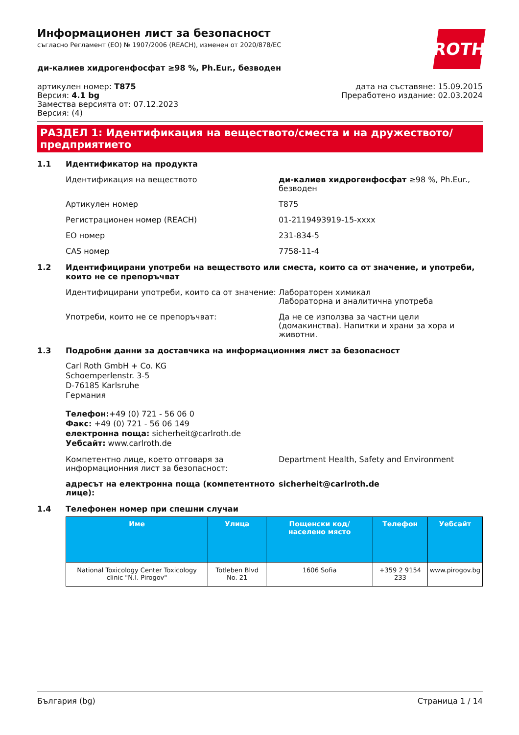ROTH
Информационен лист за безопасност
съгласно Регламент (ЕО) № 1907/2006 (REACH), изменен от 2020/878/ЕС
ди-калиев хидрогенфосфат ≥98 %, Ph.Eur., безводен
артикулен номер: T875
Версия: 4.1 bg
Замества версията от: 07.12.2023
Версия: (4)
дата на съставяне: 15.09.2015
Преработено издание: 02.03.2024
РАЗДЕЛ 1: Идентификация на веществото/сместа и на дружеството/ предприятието
1.1 Идентификатор на продукта
Идентификация на веществото ди-калиев хидрогенфосфат ≥98 %, Ph.Eur., безводен
Артикулен номер T875
Регистрационен номер (REACH) 01-2119493919-15-xxxx
ЕО номер 231-834-5
CAS номер 7758-11-4
1.2 Идентифицирани употреби на веществото или сместа, които са от значение, и употреби, които не се препоръчват
Идентифицирани употреби, които са от значение:
Лабораторен химикал
Лабораторна и аналитична употреба
Употреби, които не се препоръчват: Да не се използва за частни цели (домакинства). Напитки и храни за хора и животни.
1.3 Подробни данни за доставчика на информационния лист за безопасност
Carl Roth GmbH + Co. KG
Schoemperlenstr. 3-5
D-76185 Karlsruhe
Германия
Телефон:+49 (0) 721 - 56 06 0
Факс: +49 (0) 721 - 56 06 149
електронна поща: sicherheit@carlroth.de
Уебсайт: www.carlroth.de
Компетентно лице, което отговаря за информационния лист за безопасност:
Department Health, Safety and Environment
адресът на електронна поща (компетентното лице):
sicherheit@carlroth.de
1.4 Телефонен номер при спешни случаи
| Име | Улица | Пощенски код/ населено място | Телефон | Уебсайт |
| --- | --- | --- | --- | --- |
| National Toxicology Center Toxicology clinic "N.I. Pirogov" | Totleben Blvd No. 21 | 1606 Sofia | +359 2 9154 233 | www.pirogov.bg |
България (bg) Страница 1 / 14